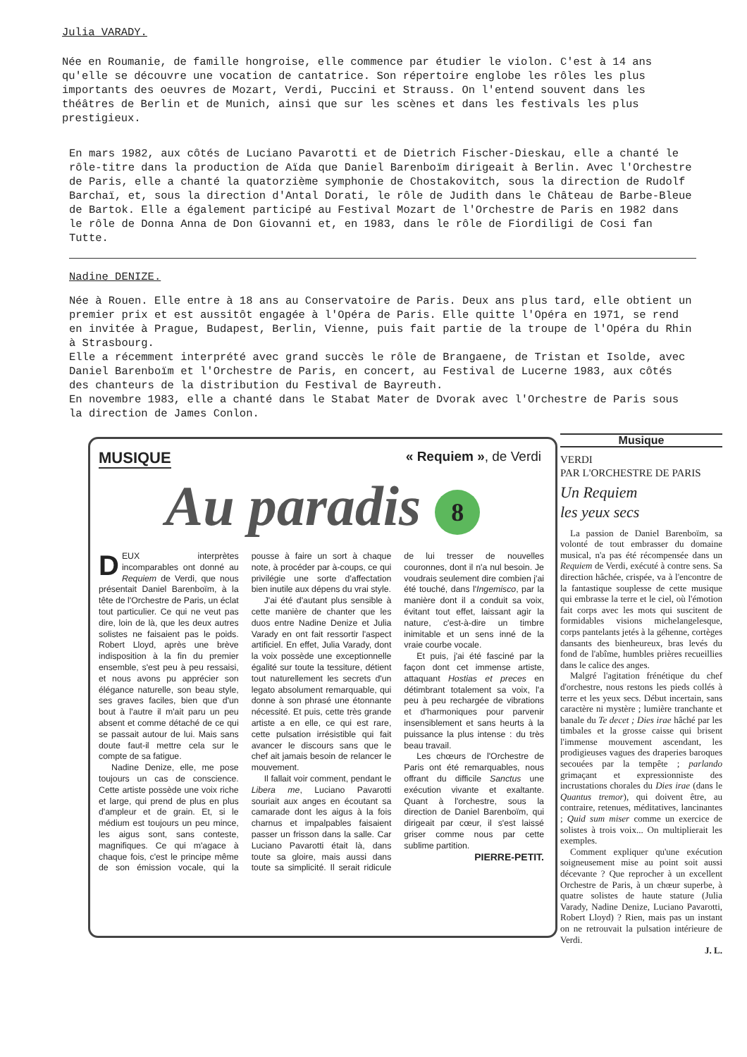Julia VARADY.
Née en Roumanie, de famille hongroise, elle commence par étudier le violon. C'est à 14 ans qu'elle se découvre une vocation de cantatrice. Son répertoire englobe les rôles les plus importants des oeuvres de Mozart, Verdi, Puccini et Strauss. On l'entend souvent dans les théâtres de Berlin et de Munich, ainsi que sur les scènes et dans les festivals les plus prestigieux.
En mars 1982, aux côtés de Luciano Pavarotti et de Dietrich Fischer-Dieskau, elle a chanté le rôle-titre dans la production de Aïda que Daniel Barenboïm dirigeait à Berlin. Avec l'Orchestre de Paris, elle a chanté la quatorzième symphonie de Chostakovitch, sous la direction de Rudolf Barchaï, et, sous la direction d'Antal Dorati, le rôle de Judith dans le Château de Barbe-Bleue de Bartok. Elle a également participé au Festival Mozart de l'Orchestre de Paris en 1982 dans le rôle de Donna Anna de Don Giovanni et, en 1983, dans le rôle de Fiordiligi de Cosi fan Tutte.
Nadine DENIZE.
Née à Rouen. Elle entre à 18 ans au Conservatoire de Paris. Deux ans plus tard, elle obtient un premier prix et est aussitôt engagée à l'Opéra de Paris. Elle quitte l'Opéra en 1971, se rend en invitée à Prague, Budapest, Berlin, Vienne, puis fait partie de la troupe de l'Opéra du Rhin à Strasbourg.
Elle a récemment interprété avec grand succès le rôle de Brangaene, de Tristan et Isolde, avec Daniel Barenboïm et l'Orchestre de Paris, en concert, au Festival de Lucerne 1983, aux côtés des chanteurs de la distribution du Festival de Bayreuth.
En novembre 1983, elle a chanté dans le Stabat Mater de Dvorak avec l'Orchestre de Paris sous la direction de James Conlon.
MUSIQUE « Requiem », de Verdi
Au paradis 8
DEUX interprètes incomparables ont donné au Requiem de Verdi, que nous présentait Daniel Barenboïm, à la tête de l'Orchestre de Paris, un éclat tout particulier. Ce qui ne veut pas dire, loin de là, que les deux autres solistes ne faisaient pas le poids. Robert Lloyd, après une brève indisposition à la fin du premier ensemble, s'est peu à peu ressaisi, et nous avons pu apprécier son élégance naturelle, son beau style, ses graves faciles, bien que d'un bout à l'autre il m'ait paru un peu absent et comme détaché de ce qui se passait autour de lui. Mais sans doute faut-il mettre cela sur le compte de sa fatigue.
Nadine Denize, elle, me pose toujours un cas de conscience. Cette artiste possède une voix riche et large, qui prend de plus en plus d'ampleur et de grain. Et, si le médium est toujours un peu mince, les aigus sont, sans conteste, magnifiques. Ce qui m'agace à chaque fois, c'est le principe même de son émission vocale, qui la pousse à faire un sort à chaque note, à procéder par à-coups, ce qui privilégie une sorte d'affectation bien inutile aux dépens du vrai style.
J'ai été d'autant plus sensible à cette manière de chanter que les duos entre Nadine Denize et Julia Varady en ont fait ressortir l'aspect artificiel. En effet, Julia Varady, dont la voix possède une exceptionnelle égalité sur toute la tessiture, détient tout naturellement les secrets d'un legato absolument remarquable, qui donne à son phrasé une étonnante nécessité. Et puis, cette très grande artiste a en elle, ce qui est rare, cette pulsation irrésistible qui fait avancer le discours sans que le chef ait jamais besoin de relancer le mouvement.
Il fallait voir comment, pendant le Libera me, Luciano Pavarotti souriait aux anges en écoutant sa camarade dont les aigus à la fois charnus et impalpables faisaient passer un frisson dans la salle. Car Luciano Pavarotti était là, dans toute sa gloire, mais aussi dans toute sa simplicité. Il serait ridicule de lui tresser de nouvelles couronnes, dont il n'a nul besoin. Je voudrais seulement dire combien j'ai été touché, dans l'Ingemisco, par la manière dont il a conduit sa voix, évitant tout effet, laissant agir la nature, c'est-à-dire un timbre inimitable et un sens inné de la vraie courbe vocale.
Et puis, j'ai été fasciné par la façon dont cet immense artiste, attaquant Hostias et preces en détimbrant totalement sa voix, l'a peu à peu rechargée de vibrations et d'harmoniques pour parvenir insensiblement et sans heurts à la puissance la plus intense : du très beau travail.
Les chœurs de l'Orchestre de Paris ont été remarquables, nous offrant du difficile Sanctus une exécution vivante et exaltante. Quant à l'orchestre, sous la direction de Daniel Barenboïm, qui dirigeait par cœur, il s'est laissé griser comme nous par cette sublime partition.
PIERRE-PETIT.
Musique
VERDI
PAR L'ORCHESTRE DE PARIS
Un Requiem
les yeux secs
La passion de Daniel Barenboïm, sa volonté de tout embrasser du domaine musical, n'a pas été récompensée dans un Requiem de Verdi, exécuté à contre sens. Sa direction hâchée, crispée, va à l'encontre de la fantastique souplesse de cette musique qui embrasse la terre et le ciel, où l'émotion fait corps avec les mots qui suscitent de formidables visions michelangelesque, corps pantelants jetés à la géhenne, cortèges dansants des bienheureux, bras levés du fond de l'abîme, humbles prières recueillies dans le calice des anges.
Malgré l'agitation frénétique du chef d'orchestre, nous restons les pieds collés à terre et les yeux secs. Début incertain, sans caractère ni mystère ; lumière tranchante et banale du Te decet ; Dies irae hâché par les timbales et la grosse caisse qui brisent l'immense mouvement ascendant, les prodigieuses vagues des draperies baroques secouées par la tempête ; parlando grimaçant et expressionniste des incrustations chorales du Dies irae (dans le Quantus tremor), qui doivent être, au contraire, retenues, méditatives, lancinantes ; Quid sum miser comme un exercice de solistes à trois voix... On multiplierait les exemples.
Comment expliquer qu'une exécution soigneusement mise au point soit aussi décevante ? Que reprocher à un excellent Orchestre de Paris, à un chœur superbe, à quatre solistes de haute stature (Julia Varady, Nadine Denize, Luciano Pavarotti, Robert Lloyd) ? Rien, mais pas un instant on ne retrouvait la pulsation intérieure de Verdi.
J. L.